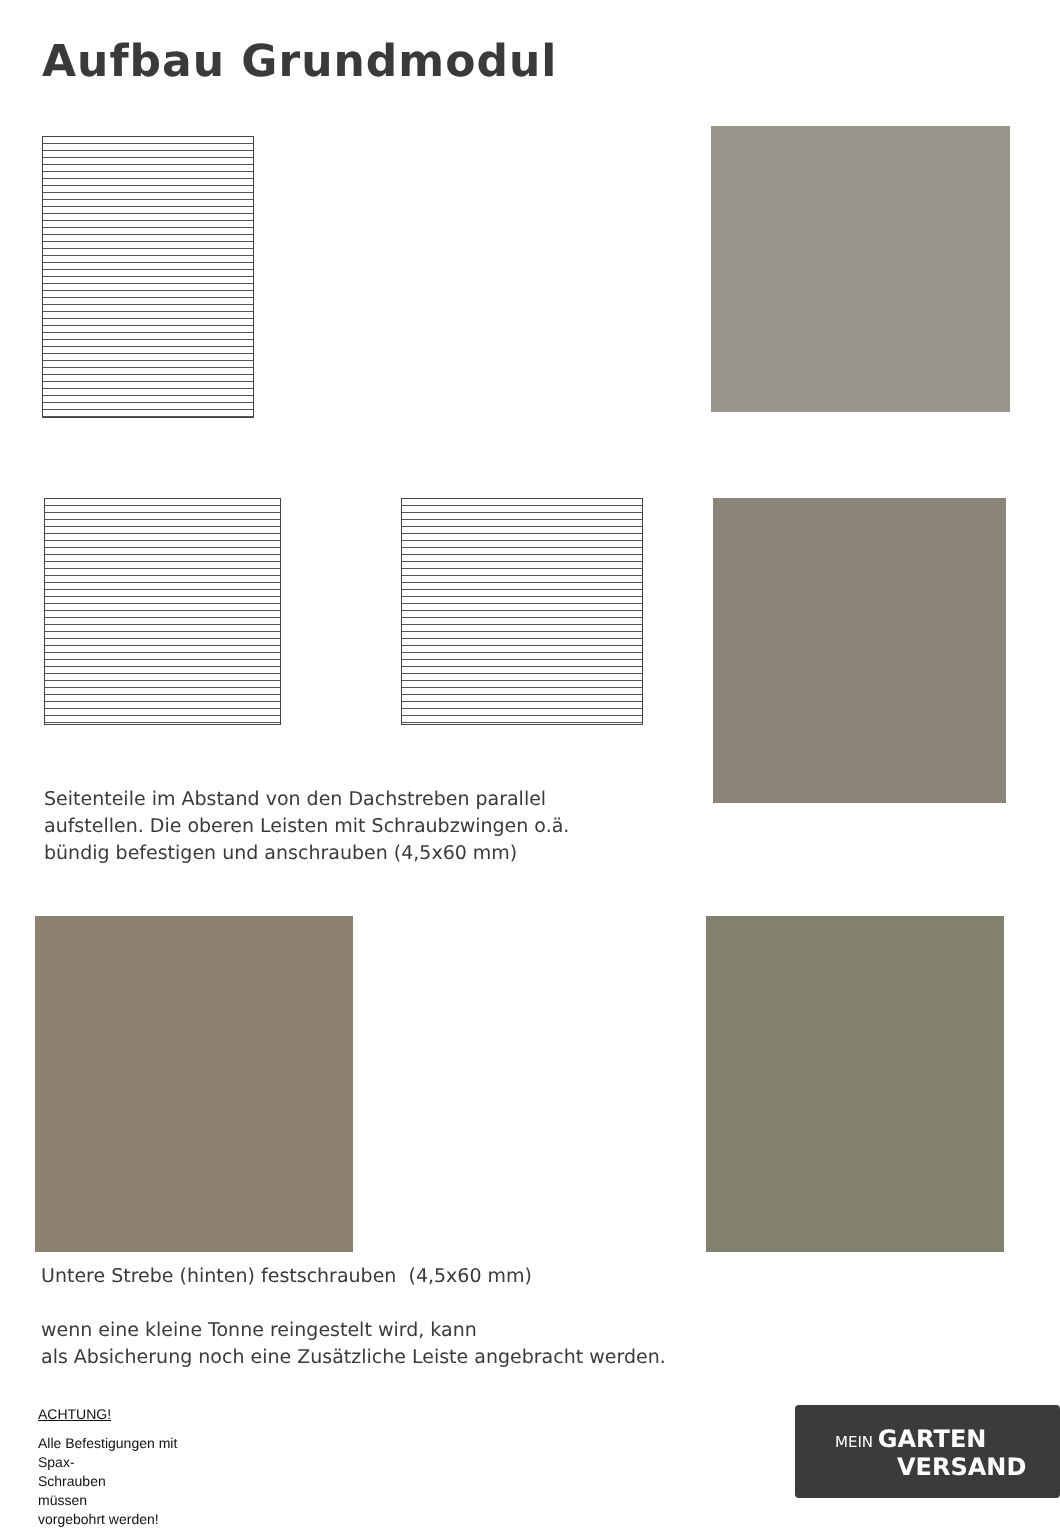Aufbau Grundmodul
Seitenteile im Abstand von den Dachstreben parallel
aufstellen. Die oberen Leisten mit Schraubzwingen o.ä.
bündig befestigen und anschrauben (4,5x60 mm)
Untere Strebe (hinten) festschrauben (4,5x60 mm)
wenn eine kleine Tonne reingestelt wird, kann
als Absicherung noch eine Zusätzliche Leiste angebracht werden.
ACHTUNG!
Alle Befestigungen mit
Spax-
Schrauben
müssen
vorgebohrt werden!
MEIN GARTEN
VERSAND